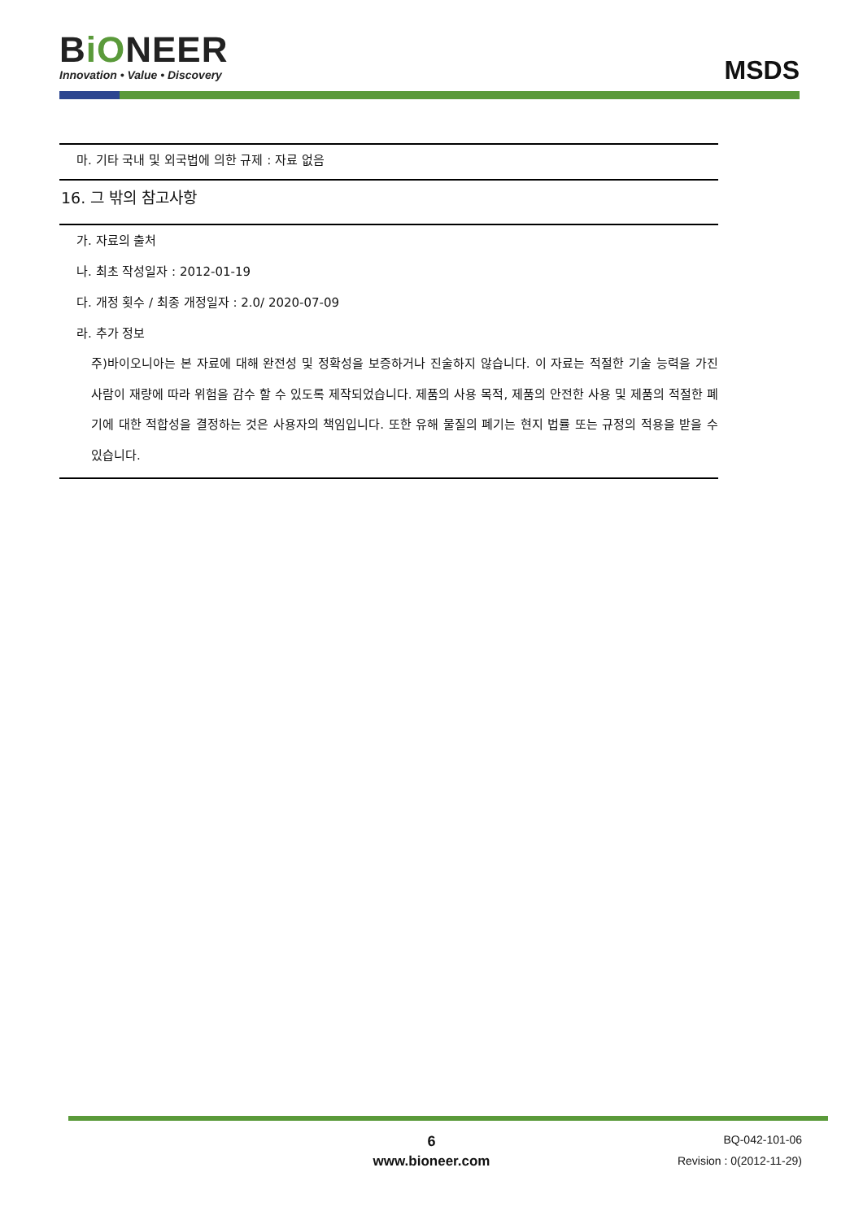BiONEER
Innovation • Value • Discovery
MSDS
마. 기타 국내 및 외국법에 의한 규제 : 자료 없음
16. 그 밖의 참고사항
가. 자료의 출처
나. 최초 작성일자 : 2012-01-19
다. 개정 횟수 / 최종 개정일자 : 2.0/ 2020-07-09
라. 추가 정보
주)바이오니아는 본 자료에 대해 완전성 및 정확성을 보증하거나 진술하지 않습니다. 이 자료는 적절한 기술 능력을 가진 사람이 재량에 따라 위험을 감수 할 수 있도록 제작되었습니다. 제품의 사용 목적, 제품의 안전한 사용 및 제품의 적절한 폐기에 대한 적합성을 결정하는 것은 사용자의 책임입니다. 또한 유해 물질의 폐기는 현지 법률 또는 규정의 적용을 받을 수 있습니다.
6
www.bioneer.com
BQ-042-101-06
Revision : 0(2012-11-29)